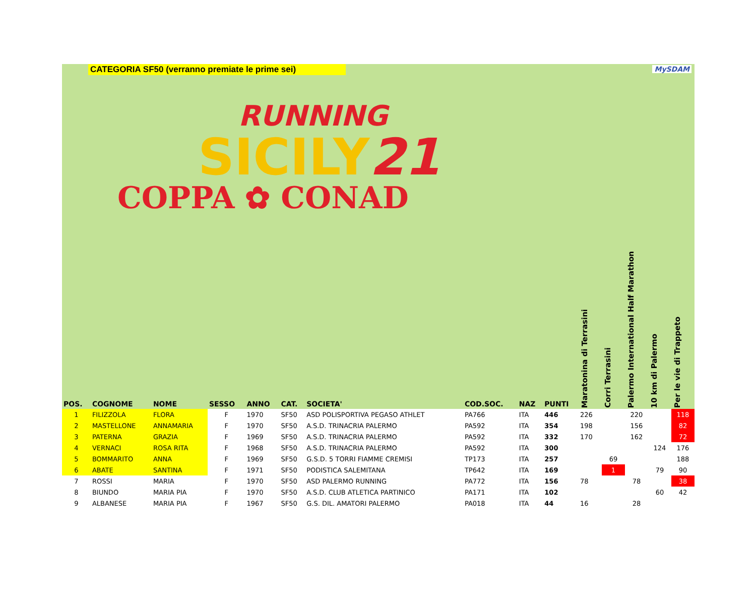CATEGORIA SF50 (verranno premiate le prime sei) MySDAM
RUNNING
SICILY21
COPPA ✿ CONAD
| POS. | COGNOME | NOME | SESSO | ANNO | CAT. | SOCIETA' | COD.SOC. | NAZ | PUNTI | Maratonina di Terrasini | Corri Terrasini | Palermo International Half Marathon | 10 km di Palermo | Per le vie di Trappeto |
| --- | --- | --- | --- | --- | --- | --- | --- | --- | --- | --- | --- | --- | --- | --- |
| 1 | FILIZZOLA | FLORA | F | 1970 | SF50 | ASD POLISPORTIVA PEGASO ATHLET | PA766 | ITA | 446 | 226 | | 220 | | 118 |
| 2 | MASTELLONE | ANNAMARIA | F | 1970 | SF50 | A.S.D. TRINACRIA PALERMO | PA592 | ITA | 354 | 198 | | 156 | | 82 |
| 3 | PATERNA | GRAZIA | F | 1969 | SF50 | A.S.D. TRINACRIA PALERMO | PA592 | ITA | 332 | 170 | | 162 | | 72 |
| 4 | VERNACI | ROSA RITA | F | 1968 | SF50 | A.S.D. TRINACRIA PALERMO | PA592 | ITA | 300 | | | | 124 | 176 |
| 5 | BOMMARITO | ANNA | F | 1969 | SF50 | G.S.D. 5 TORRI FIAMME CREMISI | TP173 | ITA | 257 | | 69 | | | 188 |
| 6 | ABATE | SANTINA | F | 1971 | SF50 | PODISTICA SALEMITANA | TP642 | ITA | 169 | | 1 | | 79 | 90 |
| 7 | ROSSI | MARIA | F | 1970 | SF50 | ASD PALERMO RUNNING | PA772 | ITA | 156 | 78 | | 78 | | 38 |
| 8 | BIUNDO | MARIA PIA | F | 1970 | SF50 | A.S.D. CLUB ATLETICA PARTINICO | PA171 | ITA | 102 | | | | 60 | 42 |
| 9 | ALBANESE | MARIA PIA | F | 1967 | SF50 | G.S. DIL. AMATORI PALERMO | PA018 | ITA | 44 | 16 | | 28 | | |